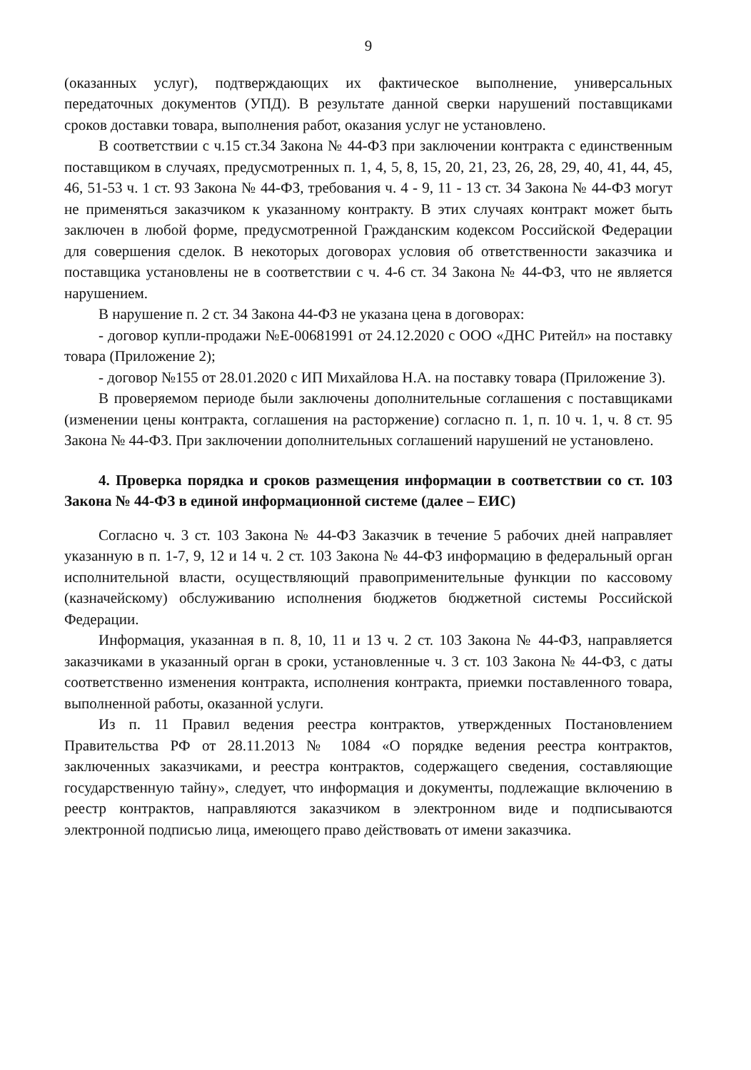9
(оказанных услуг), подтверждающих их фактическое выполнение, универсальных передаточных документов (УПД). В результате данной сверки нарушений поставщиками сроков доставки товара, выполнения работ, оказания услуг не установлено.
В соответствии с ч.15 ст.34 Закона № 44-ФЗ при заключении контракта с единственным поставщиком в случаях, предусмотренных п. 1, 4, 5, 8, 15, 20, 21, 23, 26, 28, 29, 40, 41, 44, 45, 46, 51-53 ч. 1 ст. 93 Закона № 44-ФЗ, требования ч. 4 - 9, 11 - 13 ст. 34 Закона № 44-ФЗ могут не применяться заказчиком к указанному контракту. В этих случаях контракт может быть заключен в любой форме, предусмотренной Гражданским кодексом Российской Федерации для совершения сделок. В некоторых договорах условия об ответственности заказчика и поставщика установлены не в соответствии с ч. 4-6 ст. 34 Закона № 44-ФЗ, что не является нарушением.
В нарушение п. 2 ст. 34 Закона 44-ФЗ не указана цена в договорах:
- договор купли-продажи №Е-00681991 от 24.12.2020 с ООО «ДНС Ритейл» на поставку товара (Приложение 2);
- договор №155 от 28.01.2020 с ИП Михайлова Н.А. на поставку товара (Приложение 3).
В проверяемом периоде были заключены дополнительные соглашения с поставщиками (изменении цены контракта, соглашения на расторжение) согласно п. 1, п. 10 ч. 1, ч. 8 ст. 95 Закона № 44-ФЗ. При заключении дополнительных соглашений нарушений не установлено.
4. Проверка порядка и сроков размещения информации в соответствии со ст. 103 Закона № 44-ФЗ в единой информационной системе (далее – ЕИС)
Согласно ч. 3 ст. 103 Закона № 44-ФЗ Заказчик в течение 5 рабочих дней направляет указанную в п. 1-7, 9, 12 и 14 ч. 2 ст. 103 Закона № 44-ФЗ информацию в федеральный орган исполнительной власти, осуществляющий правоприменительные функции по кассовому (казначейскому) обслуживанию исполнения бюджетов бюджетной системы Российской Федерации.
Информация, указанная в п. 8, 10, 11 и 13 ч. 2 ст. 103 Закона № 44-ФЗ, направляется заказчиками в указанный орган в сроки, установленные ч. 3 ст. 103 Закона № 44-ФЗ, с даты соответственно изменения контракта, исполнения контракта, приемки поставленного товара, выполненной работы, оказанной услуги.
Из п. 11 Правил ведения реестра контрактов, утвержденных Постановлением Правительства РФ от 28.11.2013 № 1084 «О порядке ведения реестра контрактов, заключенных заказчиками, и реестра контрактов, содержащего сведения, составляющие государственную тайну», следует, что информация и документы, подлежащие включению в реестр контрактов, направляются заказчиком в электронном виде и подписываются электронной подписью лица, имеющего право действовать от имени заказчика.